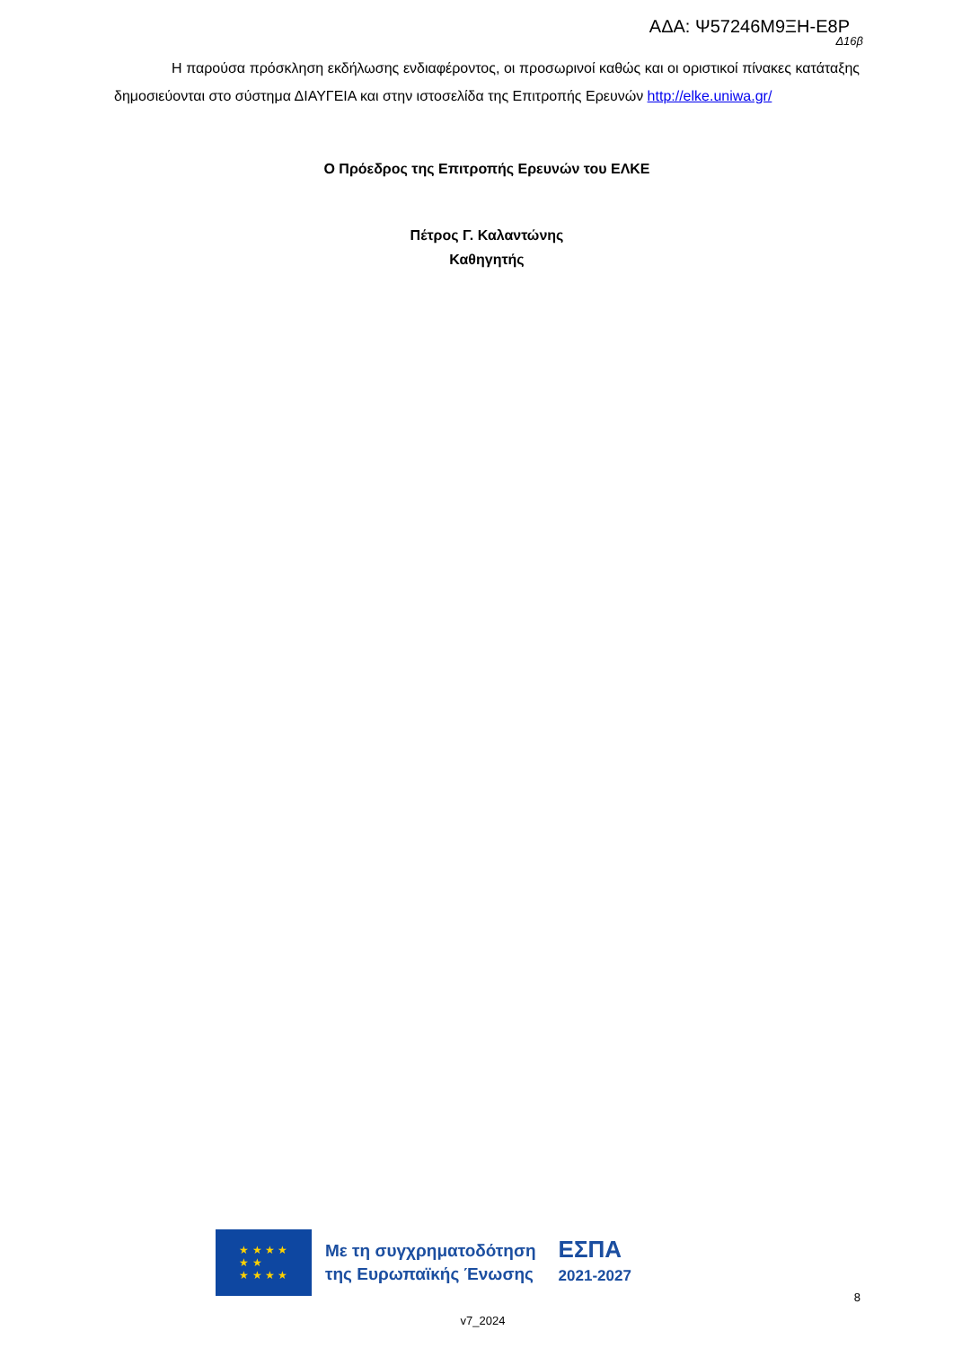ΑΔΑ: Ψ57246Μ9ΞΗ-Ε8Ρ
Δ16β
Η παρούσα πρόσκληση εκδήλωσης ενδιαφέροντος, οι προσωρινοί καθώς και οι οριστικοί πίνακες κατάταξης δημοσιεύονται στο σύστημα ΔΙΑΥΓΕΙΑ και στην ιστοσελίδα της Επιτροπής Ερευνών http://elke.uniwa.gr/
Ο Πρόεδρος της Επιτροπής Ερευνών του ΕΛΚΕ
Πέτρος Γ. Καλαντώνης
Καθηγητής
★ ★ ★ ★
★ ★
★ ★ ★ ★
Με τη συγχρηματοδότηση
της Ευρωπαϊκής Ένωσης
ΕΣΠΑ
2021-2027
8
v7_2024